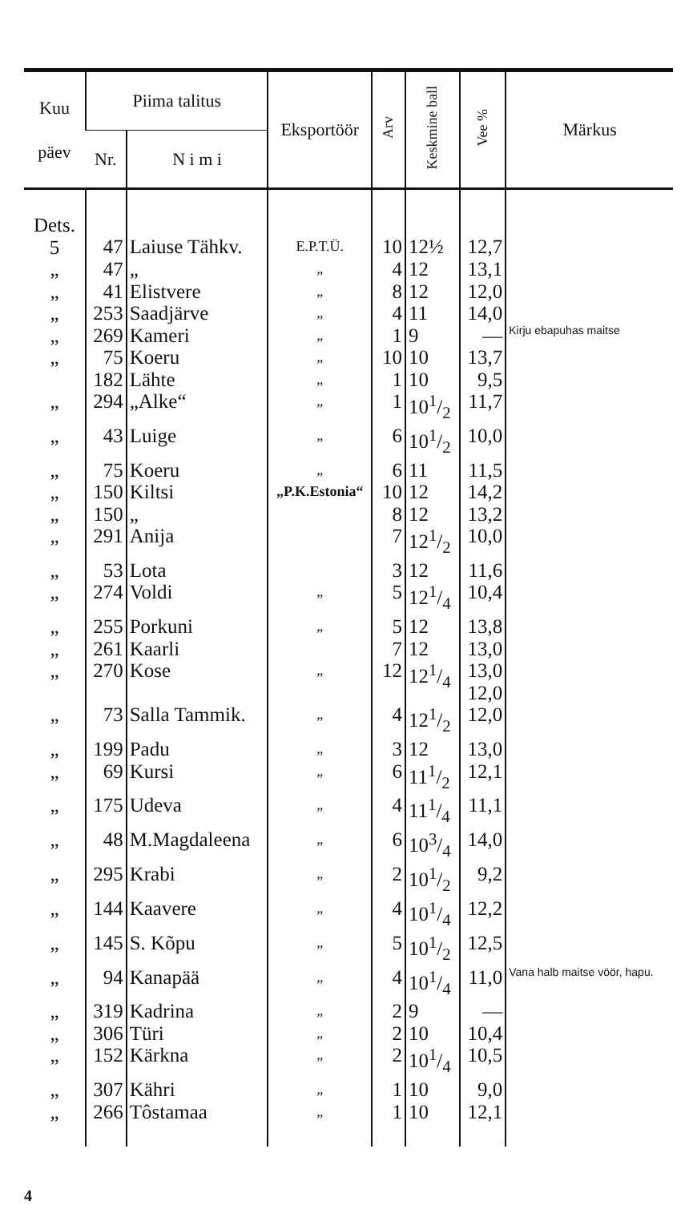| Kuu päev | Piima talitus | | Eksportöör | Arv | Keskmine ball | Vee % | Märkus |
| --- | --- | --- | --- | --- | --- | --- | --- |
| | Nr. | N i m i | | | | | |
| Dets. 5 | 47 | Laiuse Tähkv. | E.P.T.Ü. | 10 | 12½ | 12,7 | |
| „ | 47 | „ | „ | 4 | 12 | 13,1 | |
| „ | 41 | Elistvere | „ | 8 | 12 | 12,0 | |
| „ | 253 | Saadjärve | „ | 4 | 11 | 14,0 | |
| „ | 269 | Kameri | „ | 1 | 9 | — | Kirju ebapuhas maitse |
| „ | 75 | Koeru | „ | 10 | 10 | 13,7 | |
| | 182 | Lähte | „ | 1 | 10 | 9,5 | |
| „ | 294 | „Alke“ | „ | 1 | 101/2 | 11,7 | |
| „ | 43 | Luige | „ | 6 | 101/2 | 10,0 | |
| „ | 75 | Koeru | „ | 6 | 11 | 11,5 | |
| „ | 150 | Kiltsi | „P.K.Estonia“ | 10 | 12 | 14,2 | |
| „ | 150 | „ | | 8 | 12 | 13,2 | |
| „ | 291 | Anija | | 7 | 121/2 | 10,0 | |
| „ | 53 | Lota | | 3 | 12 | 11,6 | |
| „ | 274 | Voldi | „ | 5 | 121/4 | 10,4 | |
| „ | 255 | Porkuni | „ | 5 | 12 | 13,8 | |
| „ | 261 | Kaarli | | 7 | 12 | 13,0 | |
| „ | 270 | Kose | „ | 12 | 121/4 | 13,0 12,0 | |
| „ | 73 | Salla Tammik. | „ | 4 | 121/2 | 12,0 | |
| „ | 199 | Padu | „ | 3 | 12 | 13,0 | |
| „ | 69 | Kursi | „ | 6 | 111/2 | 12,1 | |
| „ | 175 | Udeva | „ | 4 | 111/4 | 11,1 | |
| „ | 48 | M.Magdaleena | „ | 6 | 103/4 | 14,0 | |
| „ | 295 | Krabi | „ | 2 | 101/2 | 9,2 | |
| „ | 144 | Kaavere | „ | 4 | 101/4 | 12,2 | |
| „ | 145 | S. Kõpu | „ | 5 | 101/2 | 12,5 | |
| „ | 94 | Kanapää | „ | 4 | 101/4 | 11,0 | Vana halb maitse vöör, hapu. |
| „ | 319 | Kadrina | „ | 2 | 9 | — | |
| „ | 306 | Türi | „ | 2 | 10 | 10,4 | |
| „ | 152 | Kärkna | „ | 2 | 101/4 | 10,5 | |
| „ | 307 | Kähri | „ | 1 | 10 | 9,0 | |
| „ | 266 | Tôstamaa | „ | 1 | 10 | 12,1 | |
4